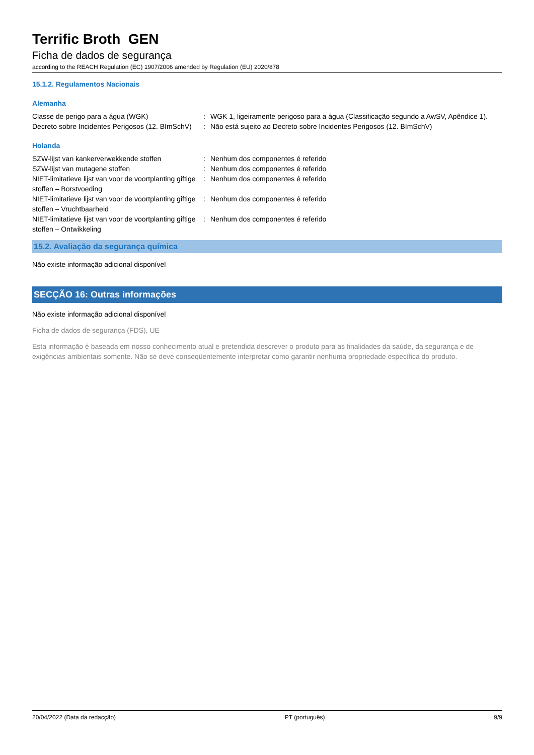Terrific Broth GEN
Ficha de dados de segurança
according to the REACH Regulation (EC) 1907/2006 amended by Regulation (EU) 2020/878
15.1.2. Regulamentos Nacionais
Alemanha
Classe de perigo para a água (WGK) : WGK 1, ligeiramente perigoso para a água (Classificação segundo a AwSV, Apêndice 1).
Decreto sobre Incidentes Perigosos (12. BImSchV)
: Não está sujeito ao Decreto sobre Incidentes Perigosos (12. BImSchV)
Holanda
SZW-lijst van kankerverwekkende stoffen : Nenhum dos componentes é referido
SZW-lijst van mutagene stoffen : Nenhum dos componentes é referido
NIET-limitatieve lijst van voor de voortplanting giftige stoffen – Borstvoeding
: Nenhum dos componentes é referido
NIET-limitatieve lijst van voor de voortplanting giftige stoffen – Vruchtbaarheid
: Nenhum dos componentes é referido
NIET-limitatieve lijst van voor de voortplanting giftige stoffen – Ontwikkeling
: Nenhum dos componentes é referido
15.2. Avaliação da segurança química
Não existe informação adicional disponível
SECÇÃO 16: Outras informações
Não existe informação adicional disponível
Ficha de dados de segurança (FDS), UE
Esta informação é baseada em nosso conhecimento atual e pretendida descrever o produto para as finalidades da saúde, da segurança e de exigências ambientais somente. Não se deve conseqüentemente interpretar como garantir nenhuma propriedade específica do produto.
20/04/2022 (Data da redacção) PT (português) 9/9